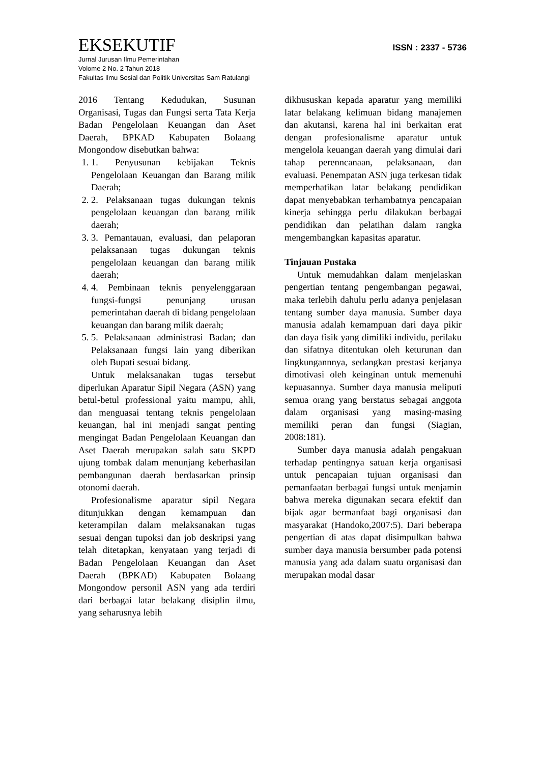EKSEKUTIF
ISSN : 2337 - 5736
Jurnal Jurusan Ilmu Pemerintahan
Volome 2 No. 2 Tahun 2018
Fakultas Ilmu Sosial dan Politik Universitas Sam Ratulangi
2016 Tentang Kedudukan, Susunan Organisasi, Tugas dan Fungsi serta Tata Kerja Badan Pengelolaan Keuangan dan Aset Daerah, BPKAD Kabupaten Bolaang Mongondow disebutkan bahwa:
1. 1. Penyusunan kebijakan Teknis Pengelolaan Keuangan dan Barang milik Daerah;
2. 2. Pelaksanaan tugas dukungan teknis pengelolaan keuangan dan barang milik daerah;
3. 3. Pemantauan, evaluasi, dan pelaporan pelaksanaan tugas dukungan teknis pengelolaan keuangan dan barang milik daerah;
4. 4. Pembinaan teknis penyelenggaraan fungsi-fungsi penunjang urusan pemerintahan daerah di bidang pengelolaan keuangan dan barang milik daerah;
5. 5. Pelaksanaan administrasi Badan; dan Pelaksanaan fungsi lain yang diberikan oleh Bupati sesuai bidang.
Untuk melaksanakan tugas tersebut diperlukan Aparatur Sipil Negara (ASN) yang betul-betul professional yaitu mampu, ahli, dan menguasai tentang teknis pengelolaan keuangan, hal ini menjadi sangat penting mengingat Badan Pengelolaan Keuangan dan Aset Daerah merupakan salah satu SKPD ujung tombak dalam menunjang keberhasilan pembangunan daerah berdasarkan prinsip otonomi daerah.
Profesionalisme aparatur sipil Negara ditunjukkan dengan kemampuan dan keterampilan dalam melaksanakan tugas sesuai dengan tupoksi dan job deskripsi yang telah ditetapkan, kenyataan yang terjadi di Badan Pengelolaan Keuangan dan Aset Daerah (BPKAD) Kabupaten Bolaang Mongondow personil ASN yang ada terdiri dari berbagai latar belakang disiplin ilmu, yang seharusnya lebih
dikhususkan kepada aparatur yang memiliki latar belakang kelimuan bidang manajemen dan akutansi, karena hal ini berkaitan erat dengan profesionalisme aparatur untuk mengelola keuangan daerah yang dimulai dari tahap perenncanaan, pelaksanaan, dan evaluasi. Penempatan ASN juga terkesan tidak memperhatikan latar belakang pendidikan dapat menyebabkan terhambatnya pencapaian kinerja sehingga perlu dilakukan berbagai pendidikan dan pelatihan dalam rangka mengembangkan kapasitas aparatur.
Tinjauan Pustaka
Untuk memudahkan dalam menjelaskan pengertian tentang pengembangan pegawai, maka terlebih dahulu perlu adanya penjelasan tentang sumber daya manusia. Sumber daya manusia adalah kemampuan dari daya pikir dan daya fisik yang dimiliki individu, perilaku dan sifatnya ditentukan oleh keturunan dan lingkungannnya, sedangkan prestasi kerjanya dimotivasi oleh keinginan untuk memenuhi kepuasannya. Sumber daya manusia meliputi semua orang yang berstatus sebagai anggota dalam organisasi yang masing-masing memiliki peran dan fungsi (Siagian, 2008:181).
Sumber daya manusia adalah pengakuan terhadap pentingnya satuan kerja organisasi untuk pencapaian tujuan organisasi dan pemanfaatan berbagai fungsi untuk menjamin bahwa mereka digunakan secara efektif dan bijak agar bermanfaat bagi organisasi dan masyarakat (Handoko,2007:5). Dari beberapa pengertian di atas dapat disimpulkan bahwa sumber daya manusia bersumber pada potensi manusia yang ada dalam suatu organisasi dan merupakan modal dasar